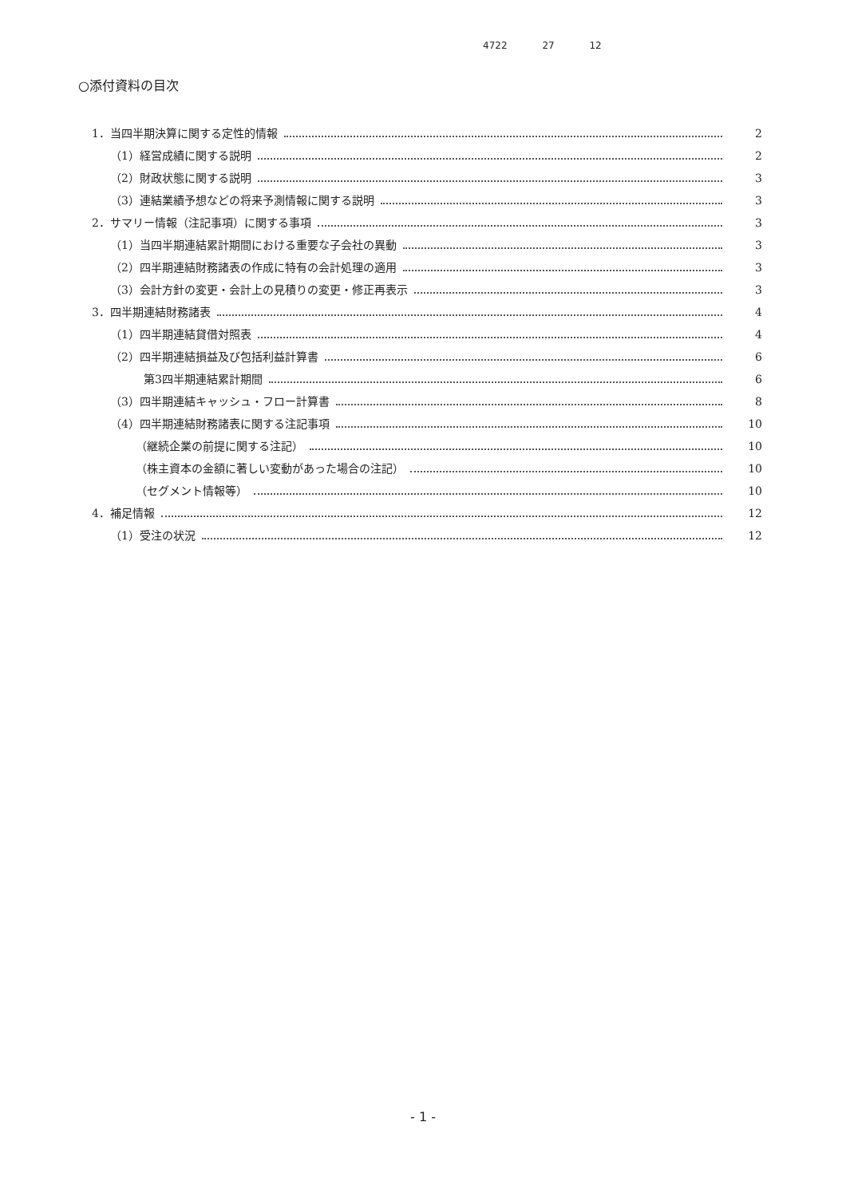4722 27 12
○添付資料の目次
1．当四半期決算に関する定性的情報 2
（1）経営成績に関する説明 2
（2）財政状態に関する説明 3
（3）連結業績予想などの将来予測情報に関する説明 3
2．サマリー情報（注記事項）に関する事項 3
（1）当四半期連結累計期間における重要な子会社の異動 3
（2）四半期連結財務諸表の作成に特有の会計処理の適用 3
（3）会計方針の変更・会計上の見積りの変更・修正再表示 3
3．四半期連結財務諸表 4
（1）四半期連結貸借対照表 4
（2）四半期連結損益及び包括利益計算書 6
第3四半期連結累計期間 6
（3）四半期連結キャッシュ・フロー計算書 8
（4）四半期連結財務諸表に関する注記事項 10
（継続企業の前提に関する注記） 10
（株主資本の金額に著しい変動があった場合の注記） 10
（セグメント情報等） 10
4．補足情報 12
（1）受注の状況 12
- 1 -